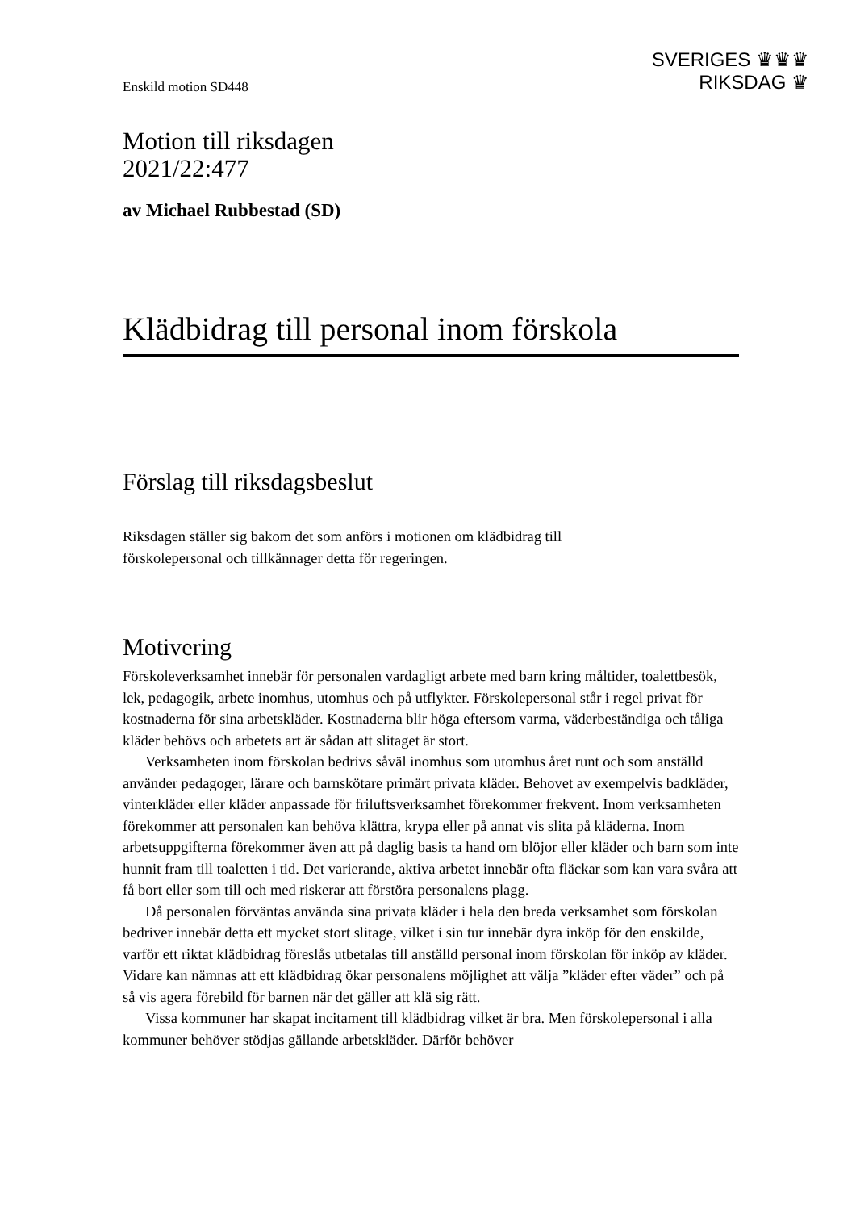SVERIGES ♛♛♛
RIKSDAG ♛
Enskild motion SD448
Motion till riksdagen
2021/22:477
av Michael Rubbestad (SD)
Klädbidrag till personal inom förskola
Förslag till riksdagsbeslut
Riksdagen ställer sig bakom det som anförs i motionen om klädbidrag till
förskolepersonal och tillkännager detta för regeringen.
Motivering
Förskoleverksamhet innebär för personalen vardagligt arbete med barn kring måltider, toalettbesök, lek, pedagogik, arbete inomhus, utomhus och på utflykter. Förskolepersonal står i regel privat för kostnaderna för sina arbetskläder. Kostnaderna blir höga eftersom varma, väderbeständiga och tåliga kläder behövs och arbetets art är sådan att slitaget är stort.
Verksamheten inom förskolan bedrivs såväl inomhus som utomhus året runt och som anställd använder pedagoger, lärare och barnskötare primärt privata kläder. Behovet av exempelvis badkläder, vinterkläder eller kläder anpassade för friluftsverksamhet förekommer frekvent. Inom verksamheten förekommer att personalen kan behöva klättra, krypa eller på annat vis slita på kläderna. Inom arbetsuppgifterna förekommer även att på daglig basis ta hand om blöjor eller kläder och barn som inte hunnit fram till toaletten i tid. Det varierande, aktiva arbetet innebär ofta fläckar som kan vara svåra att få bort eller som till och med riskerar att förstöra personalens plagg.
Då personalen förväntas använda sina privata kläder i hela den breda verksamhet som förskolan bedriver innebär detta ett mycket stort slitage, vilket i sin tur innebär dyra inköp för den enskilde, varför ett riktat klädbidrag föreslås utbetalas till anställd personal inom förskolan för inköp av kläder. Vidare kan nämnas att ett klädbidrag ökar personalens möjlighet att välja ”kläder efter väder” och på så vis agera förebild för barnen när det gäller att klä sig rätt.
Vissa kommuner har skapat incitament till klädbidrag vilket är bra. Men förskolepersonal i alla kommuner behöver stödjas gällande arbetskläder. Därför behöver